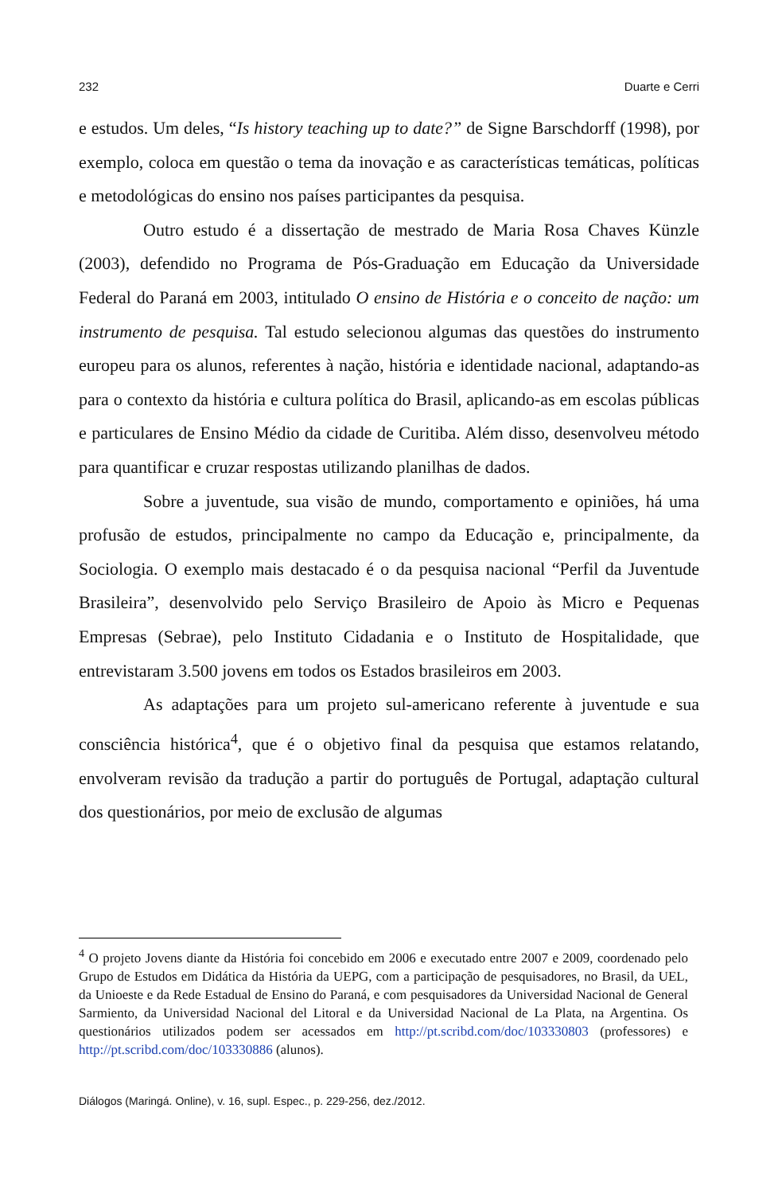232 Duarte e Cerri
e estudos. Um deles, “Is history teaching up to date?” de Signe Barschdorff (1998), por exemplo, coloca em questão o tema da inovação e as características temáticas, políticas e metodológicas do ensino nos países participantes da pesquisa.
Outro estudo é a dissertação de mestrado de Maria Rosa Chaves Künzle (2003), defendido no Programa de Pós-Graduação em Educação da Universidade Federal do Paraná em 2003, intitulado O ensino de História e o conceito de nação: um instrumento de pesquisa. Tal estudo selecionou algumas das questões do instrumento europeu para os alunos, referentes à nação, história e identidade nacional, adaptando-as para o contexto da história e cultura política do Brasil, aplicando-as em escolas públicas e particulares de Ensino Médio da cidade de Curitiba. Além disso, desenvolveu método para quantificar e cruzar respostas utilizando planilhas de dados.
Sobre a juventude, sua visão de mundo, comportamento e opiniões, há uma profusão de estudos, principalmente no campo da Educação e, principalmente, da Sociologia. O exemplo mais destacado é o da pesquisa nacional “Perfil da Juventude Brasileira”, desenvolvido pelo Serviço Brasileiro de Apoio às Micro e Pequenas Empresas (Sebrae), pelo Instituto Cidadania e o Instituto de Hospitalidade, que entrevistaram 3.500 jovens em todos os Estados brasileiros em 2003.
As adaptações para um projeto sul-americano referente à juventude e sua consciência histórica<sup>4</sup>, que é o objetivo final da pesquisa que estamos relatando, envolveram revisão da tradução a partir do português de Portugal, adaptação cultural dos questionários, por meio de exclusão de algumas
<sup>4</sup> O projeto Jovens diante da História foi concebido em 2006 e executado entre 2007 e 2009, coordenado pelo Grupo de Estudos em Didática da História da UEPG, com a participação de pesquisadores, no Brasil, da UEL, da Unioeste e da Rede Estadual de Ensino do Paraná, e com pesquisadores da Universidad Nacional de General Sarmiento, da Universidad Nacional del Litoral e da Universidad Nacional de La Plata, na Argentina. Os questionários utilizados podem ser acessados em http://pt.scribd.com/doc/103330803 (professores) e http://pt.scribd.com/doc/103330886 (alunos).
Diálogos (Maringá. Online), v. 16, supl. Espec., p. 229-256, dez./2012.